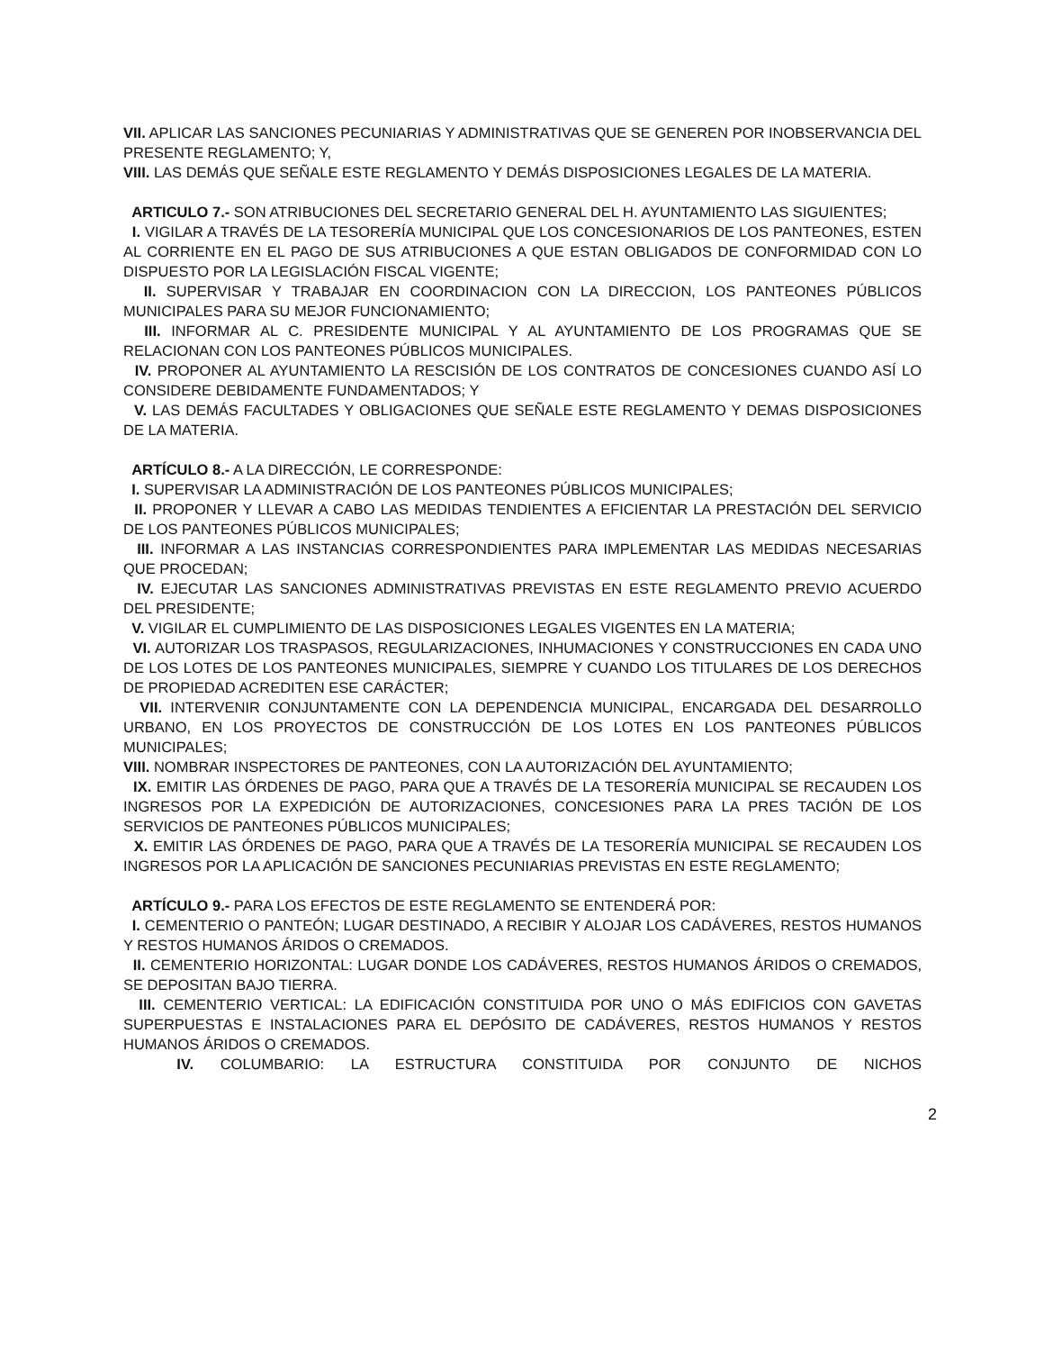VII. APLICAR LAS SANCIONES PECUNIARIAS Y ADMINISTRATIVAS QUE SE GENEREN POR INOBSERVANCIA DEL PRESENTE REGLAMENTO; Y,
VIII. LAS DEMÁS QUE SEÑALE ESTE REGLAMENTO Y DEMÁS DISPOSICIONES LEGALES DE LA MATERIA.
ARTICULO 7.- SON ATRIBUCIONES DEL SECRETARIO GENERAL DEL H. AYUNTAMIENTO LAS SIGUIENTES;
I. VIGILAR A TRAVÉS DE LA TESORERÍA MUNICIPAL QUE LOS CONCESIONARIOS DE LOS PANTEONES, ESTEN AL CORRIENTE EN EL PAGO DE SUS ATRIBUCIONES A QUE ESTAN OBLIGADOS DE CONFORMIDAD CON LO DISPUESTO POR LA LEGISLACIÓN FISCAL VIGENTE;
II. SUPERVISAR Y TRABAJAR EN COORDINACION CON LA DIRECCION, LOS PANTEONES PÚBLICOS MUNICIPALES PARA SU MEJOR FUNCIONAMIENTO;
III. INFORMAR AL C. PRESIDENTE MUNICIPAL Y AL AYUNTAMIENTO DE LOS PROGRAMAS QUE SE RELACIONAN CON LOS PANTEONES PÚBLICOS MUNICIPALES.
IV. PROPONER AL AYUNTAMIENTO LA RESCISIÓN DE LOS CONTRATOS DE CONCESIONES CUANDO ASÍ LO CONSIDERE DEBIDAMENTE FUNDAMENTADOS; Y
V. LAS DEMÁS FACULTADES Y OBLIGACIONES QUE SEÑALE ESTE REGLAMENTO Y DEMAS DISPOSICIONES DE LA MATERIA.
ARTÍCULO 8.- A LA DIRECCIÓN, LE CORRESPONDE:
I. SUPERVISAR LA ADMINISTRACIÓN DE LOS PANTEONES PÚBLICOS MUNICIPALES;
II. PROPONER Y LLEVAR A CABO LAS MEDIDAS TENDIENTES A EFICIENTAR LA PRESTACIÓN DEL SERVICIO DE LOS PANTEONES PÚBLICOS MUNICIPALES;
III. INFORMAR A LAS INSTANCIAS CORRESPONDIENTES PARA IMPLEMENTAR LAS MEDIDAS NECESARIAS QUE PROCEDAN;
IV. EJECUTAR LAS SANCIONES ADMINISTRATIVAS PREVISTAS EN ESTE REGLAMENTO PREVIO ACUERDO DEL PRESIDENTE;
V. VIGILAR EL CUMPLIMIENTO DE LAS DISPOSICIONES LEGALES VIGENTES EN LA MATERIA;
VI. AUTORIZAR LOS TRASPASOS, REGULARIZACIONES, INHUMACIONES Y CONSTRUCCIONES EN CADA UNO DE LOS LOTES DE LOS PANTEONES MUNICIPALES, SIEMPRE Y CUANDO LOS TITULARES DE LOS DERECHOS DE PROPIEDAD ACREDITEN ESE CARÁCTER;
VII. INTERVENIR CONJUNTAMENTE CON LA DEPENDENCIA MUNICIPAL, ENCARGADA DEL DESARROLLO URBANO, EN LOS PROYECTOS DE CONSTRUCCIÓN DE LOS LOTES EN LOS PANTEONES PÚBLICOS MUNICIPALES;
VIII. NOMBRAR INSPECTORES DE PANTEONES, CON LA AUTORIZACIÓN DEL AYUNTAMIENTO;
IX. EMITIR LAS ÓRDENES DE PAGO, PARA QUE A TRAVÉS DE LA TESORERÍA MUNICIPAL SE RECAUDEN LOS INGRESOS POR LA EXPEDICIÓN DE AUTORIZACIONES, CONCESIONES PARA LA PRES TACIÓN DE LOS SERVICIOS DE PANTEONES PÚBLICOS MUNICIPALES;
X. EMITIR LAS ÓRDENES DE PAGO, PARA QUE A TRAVÉS DE LA TESORERÍA MUNICIPAL SE RECAUDEN LOS INGRESOS POR LA APLICACIÓN DE SANCIONES PECUNIARIAS PREVISTAS EN ESTE REGLAMENTO;
ARTÍCULO 9.- PARA LOS EFECTOS DE ESTE REGLAMENTO SE ENTENDERÁ POR:
I. CEMENTERIO O PANTEÓN; LUGAR DESTINADO, A RECIBIR Y ALOJAR LOS CADÁVERES, RESTOS HUMANOS Y RESTOS HUMANOS ÁRIDOS O CREMADOS.
II. CEMENTERIO HORIZONTAL: LUGAR DONDE LOS CADÁVERES, RESTOS HUMANOS ÁRIDOS O CREMADOS, SE DEPOSITAN BAJO TIERRA.
III. CEMENTERIO VERTICAL: LA EDIFICACIÓN CONSTITUIDA POR UNO O MÁS EDIFICIOS CON GAVETAS SUPERPUESTAS E INSTALACIONES PARA EL DEPÓSITO DE CADÁVERES, RESTOS HUMANOS Y RESTOS HUMANOS ÁRIDOS O CREMADOS.
IV. COLUMBARIO: LA ESTRUCTURA CONSTITUIDA POR CONJUNTO DE NICHOS
2